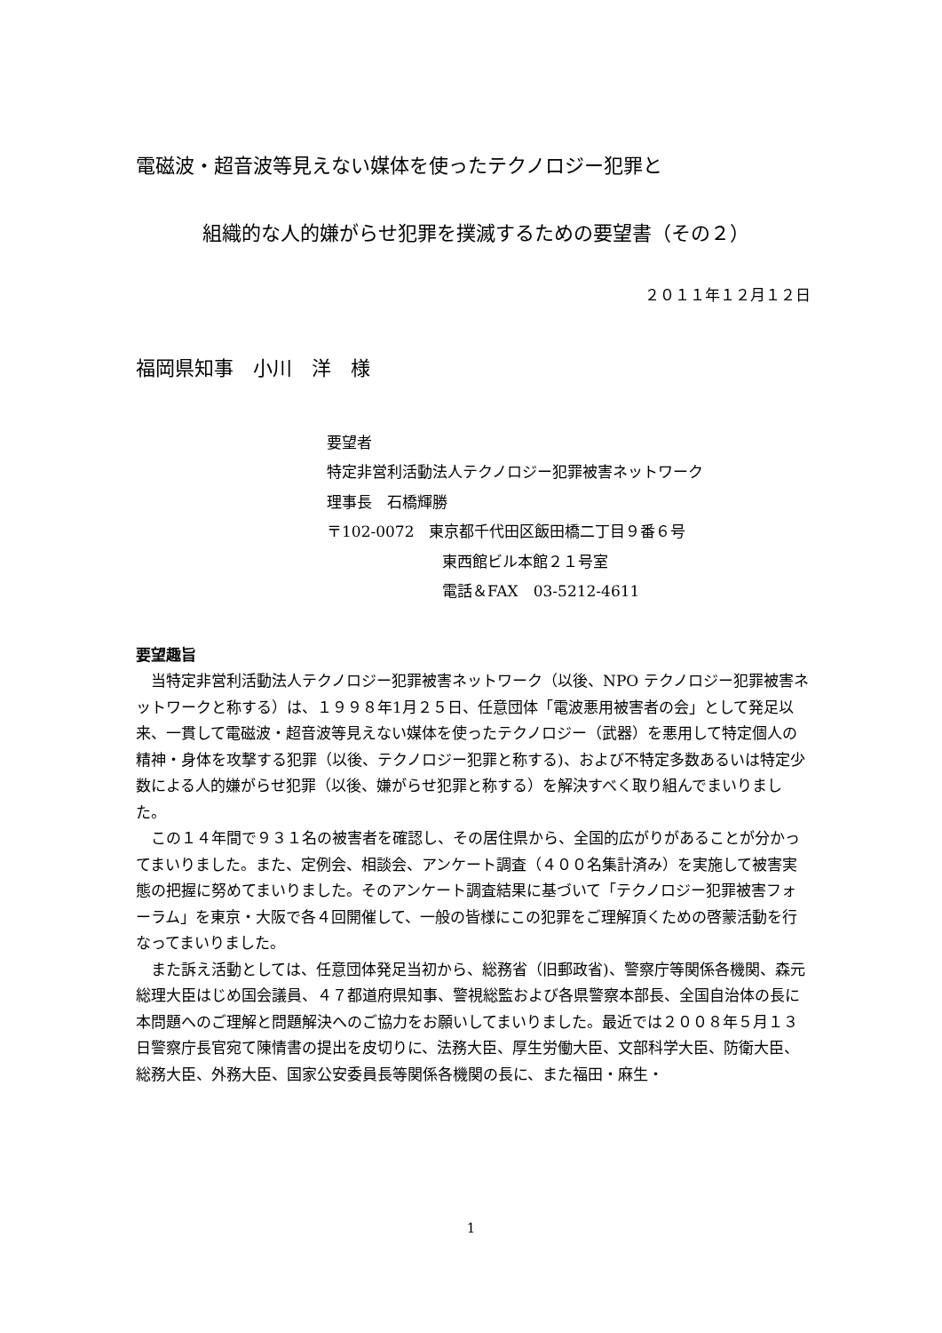電磁波・超音波等見えない媒体を使ったテクノロジー犯罪と
組織的な人的嫌がらせ犯罪を撲滅するための要望書（その２）
２０１１年１２月１２日
福岡県知事　小川　洋　様
要望者
特定非営利活動法人テクノロジー犯罪被害ネットワーク
理事長　石橋輝勝
〒102-0072　東京都千代田区飯田橋二丁目９番６号
東西館ビル本館２１号室
電話＆FAX　03-5212-4611
要望趣旨
当特定非営利活動法人テクノロジー犯罪被害ネットワーク（以後、NPO テクノロジー犯罪被害ネットワークと称する）は、１９９８年1月２５日、任意団体「電波悪用被害者の会」として発足以来、一貫して電磁波・超音波等見えない媒体を使ったテクノロジー（武器）を悪用して特定個人の精神・身体を攻撃する犯罪（以後、テクノロジー犯罪と称する)、および不特定多数あるいは特定少数による人的嫌がらせ犯罪（以後、嫌がらせ犯罪と称する）を解決すべく取り組んでまいりました。
この１４年間で９３１名の被害者を確認し、その居住県から、全国的広がりがあることが分かってまいりました。また、定例会、相談会、アンケート調査（４００名集計済み）を実施して被害実態の把握に努めてまいりました。そのアンケート調査結果に基づいて「テクノロジー犯罪被害フォーラム」を東京・大阪で各４回開催して、一般の皆様にこの犯罪をご理解頂くための啓蒙活動を行なってまいりました。
また訴え活動としては、任意団体発足当初から、総務省（旧郵政省)、警察庁等関係各機関、森元総理大臣はじめ国会議員、４７都道府県知事、警視総監および各県警察本部長、全国自治体の長に本問題へのご理解と問題解決へのご協力をお願いしてまいりました。最近では２００８年５月１３日警察庁長官宛て陳情書の提出を皮切りに、法務大臣、厚生労働大臣、文部科学大臣、防衛大臣、総務大臣、外務大臣、国家公安委員長等関係各機関の長に、また福田・麻生・
1